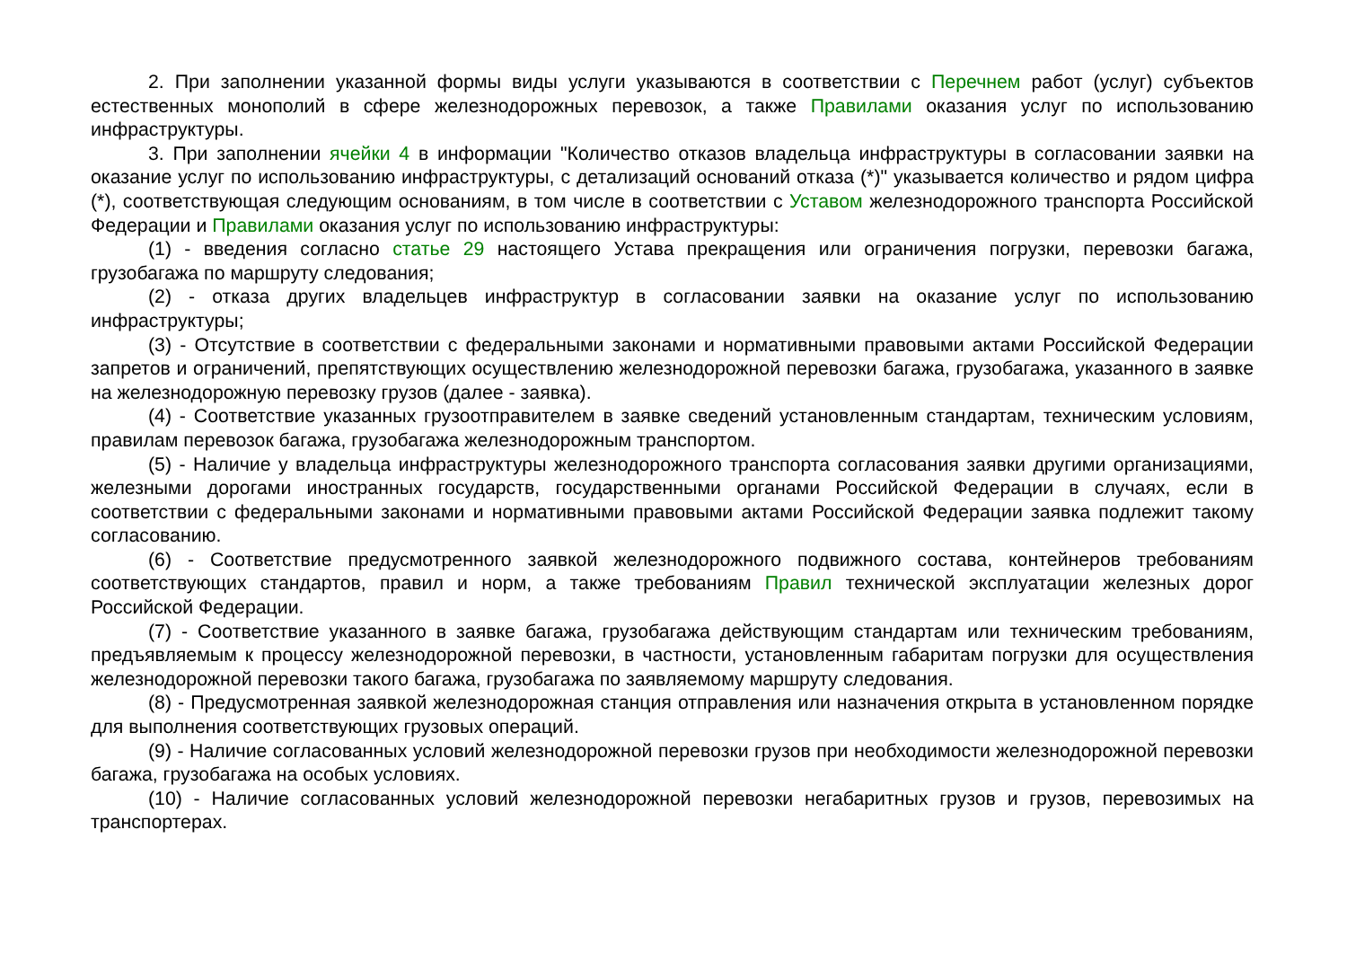2. При заполнении указанной формы виды услуги указываются в соответствии с Перечнем работ (услуг) субъектов естественных монополий в сфере железнодорожных перевозок, а также Правилами оказания услуг по использованию инфраструктуры.
3. При заполнении ячейки 4 в информации "Количество отказов владельца инфраструктуры в согласовании заявки на оказание услуг по использованию инфраструктуры, с детализаций оснований отказа (*)" указывается количество и рядом цифра (*), соответствующая следующим основаниям, в том числе в соответствии с Уставом железнодорожного транспорта Российской Федерации и Правилами оказания услуг по использованию инфраструктуры:
(1) - введения согласно статье 29 настоящего Устава прекращения или ограничения погрузки, перевозки багажа, грузобагажа по маршруту следования;
(2) - отказа других владельцев инфраструктур в согласовании заявки на оказание услуг по использованию инфраструктуры;
(3) - Отсутствие в соответствии с федеральными законами и нормативными правовыми актами Российской Федерации запретов и ограничений, препятствующих осуществлению железнодорожной перевозки багажа, грузобагажа, указанного в заявке на железнодорожную перевозку грузов (далее - заявка).
(4) - Соответствие указанных грузоотправителем в заявке сведений установленным стандартам, техническим условиям, правилам перевозок багажа, грузобагажа железнодорожным транспортом.
(5) - Наличие у владельца инфраструктуры железнодорожного транспорта согласования заявки другими организациями, железными дорогами иностранных государств, государственными органами Российской Федерации в случаях, если в соответствии с федеральными законами и нормативными правовыми актами Российской Федерации заявка подлежит такому согласованию.
(6) - Соответствие предусмотренного заявкой железнодорожного подвижного состава, контейнеров требованиям соответствующих стандартов, правил и норм, а также требованиям Правил технической эксплуатации железных дорог Российской Федерации.
(7) - Соответствие указанного в заявке багажа, грузобагажа действующим стандартам или техническим требованиям, предъявляемым к процессу железнодорожной перевозки, в частности, установленным габаритам погрузки для осуществления железнодорожной перевозки такого багажа, грузобагажа по заявляемому маршруту следования.
(8) - Предусмотренная заявкой железнодорожная станция отправления или назначения открыта в установленном порядке для выполнения соответствующих грузовых операций.
(9) - Наличие согласованных условий железнодорожной перевозки грузов при необходимости железнодорожной перевозки багажа, грузобагажа на особых условиях.
(10) - Наличие согласованных условий железнодорожной перевозки негабаритных грузов и грузов, перевозимых на транспортерах.